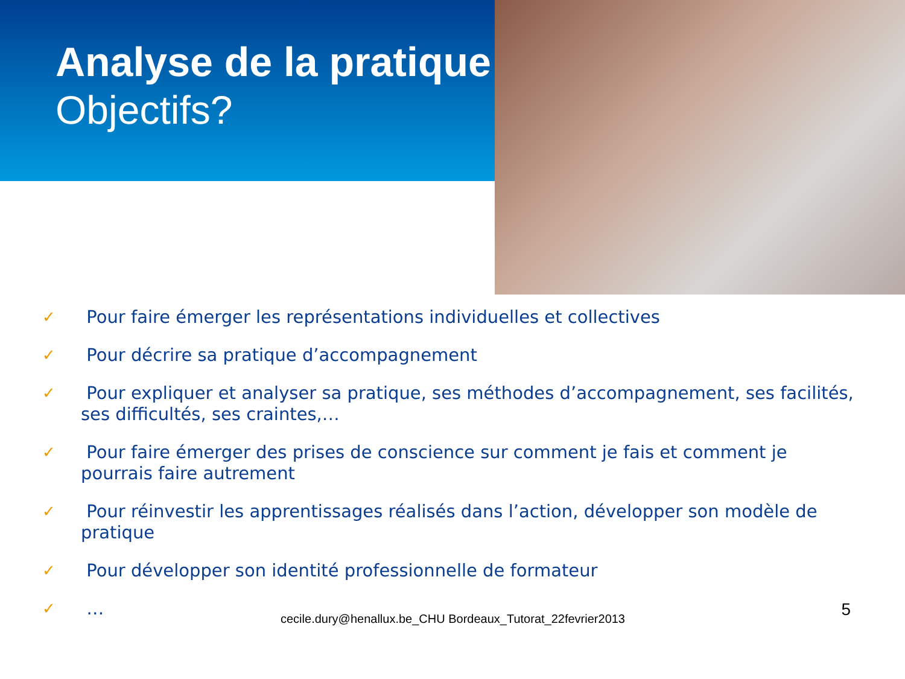Analyse de la pratique
Objectifs?
✓ Pour faire émerger les représentations individuelles et collectives
✓ Pour décrire sa pratique d’accompagnement
✓ Pour expliquer et analyser sa pratique, ses méthodes d’accompagnement, ses facilités, ses difficultés, ses craintes,…
✓ Pour faire émerger des prises de conscience sur comment je fais et comment je pourrais faire autrement
✓ Pour réinvestir les apprentissages réalisés dans l’action, développer son modèle de pratique
✓ Pour développer son identité professionnelle de formateur
✓ …
cecile.dury@henallux.be_CHU Bordeaux_Tutorat_22fevrier2013 5